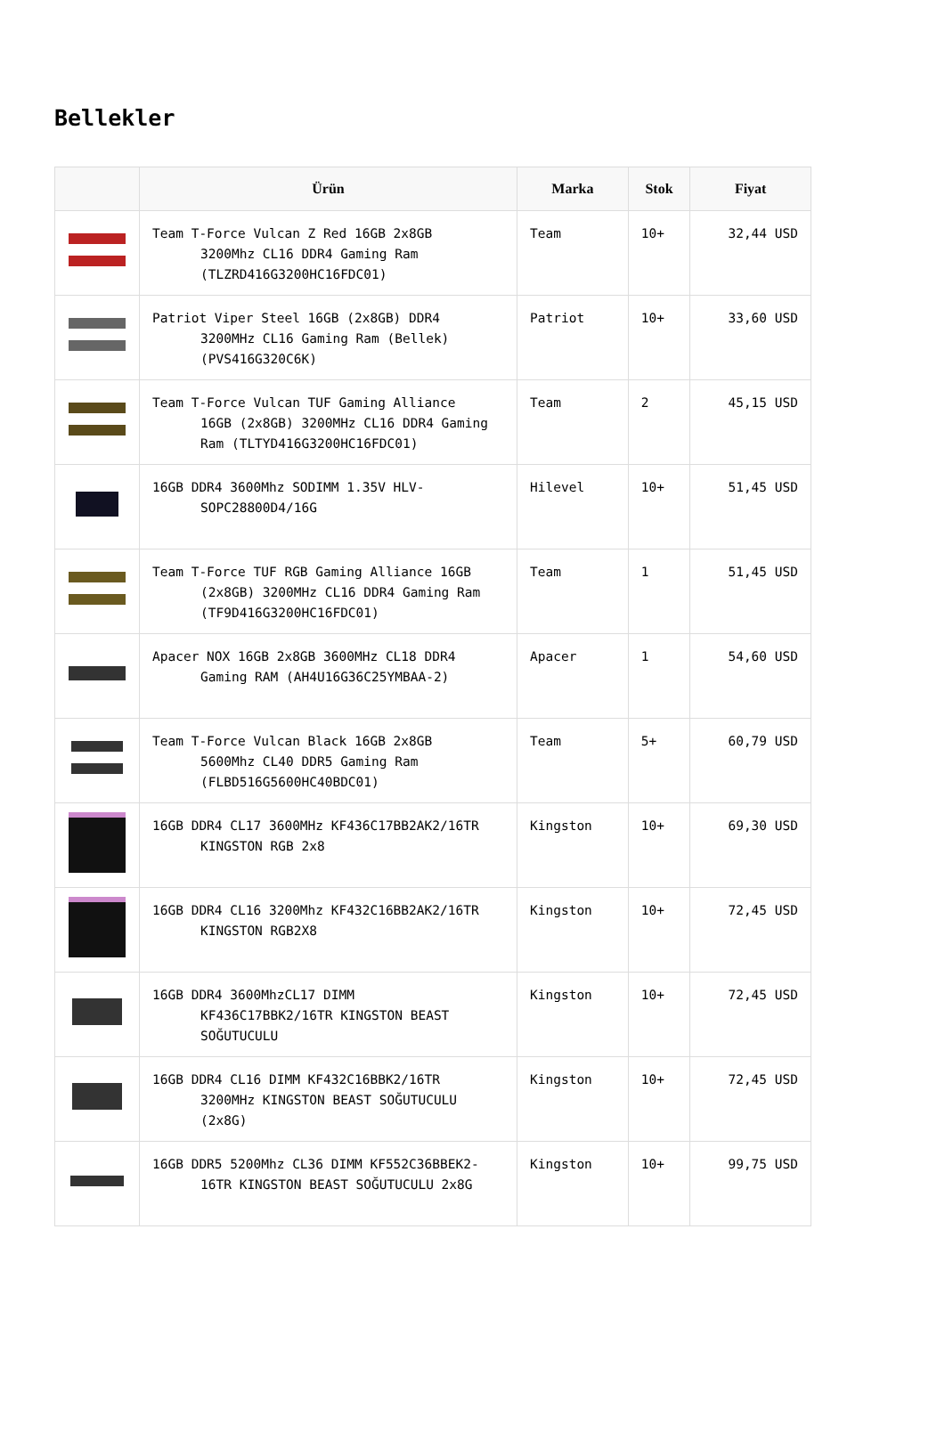Bellekler
| | Ürün | Marka | Stok | Fiyat |
| --- | --- | --- | --- | --- |
| | Team T-Force Vulcan Z Red 16GB 2x8GB 3200Mhz CL16 DDR4 Gaming Ram (TLZRD416G3200HC16FDC01) | Team | 10+ | 32,44 USD |
| | Patriot Viper Steel 16GB (2x8GB) DDR4 3200MHz CL16 Gaming Ram (Bellek) (PVS416G320C6K) | Patriot | 10+ | 33,60 USD |
| | Team T-Force Vulcan TUF Gaming Alliance 16GB (2x8GB) 3200MHz CL16 DDR4 Gaming Ram (TLTYD416G3200HC16FDC01) | Team | 2 | 45,15 USD |
| | 16GB DDR4 3600Mhz SODIMM 1.35V HLV- SOPC28800D4/16G | Hilevel | 10+ | 51,45 USD |
| | Team T-Force TUF RGB Gaming Alliance 16GB (2x8GB) 3200MHz CL16 DDR4 Gaming Ram (TF9D416G3200HC16FDC01) | Team | 1 | 51,45 USD |
| | Apacer NOX 16GB 2x8GB 3600MHz CL18 DDR4 Gaming RAM (AH4U16G36C25YMBAA-2) | Apacer | 1 | 54,60 USD |
| | Team T-Force Vulcan Black 16GB 2x8GB 5600Mhz CL40 DDR5 Gaming Ram (FLBD516G5600HC40BDC01) | Team | 5+ | 60,79 USD |
| | 16GB DDR4 CL17 3600MHz KF436C17BB2AK2/16TR KINGSTON RGB 2x8 | Kingston | 10+ | 69,30 USD |
| | 16GB DDR4 CL16 3200Mhz KF432C16BB2AK2/16TR KINGSTON RGB2X8 | Kingston | 10+ | 72,45 USD |
| | 16GB DDR4 3600MhzCL17 DIMM KF436C17BBK2/16TR KINGSTON BEAST SOĞUTUCULU | Kingston | 10+ | 72,45 USD |
| | 16GB DDR4 CL16 DIMM KF432C16BBK2/16TR 3200MHz KINGSTON BEAST SOĞUTUCULU (2x8G) | Kingston | 10+ | 72,45 USD |
| | 16GB DDR5 5200Mhz CL36 DIMM KF552C36BBEK2- 16TR KINGSTON BEAST SOĞUTUCULU 2x8G | Kingston | 10+ | 99,75 USD |